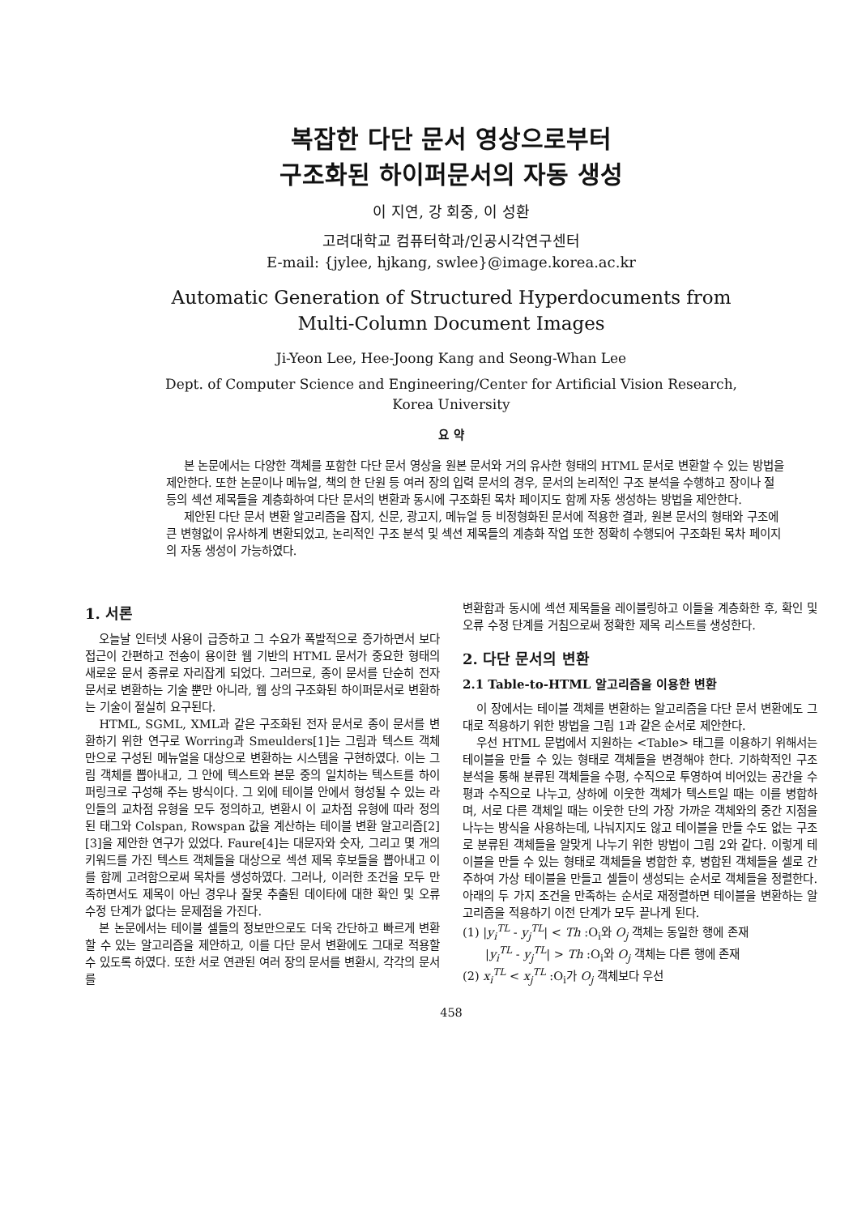복잡한 다단 문서 영상으로부터
구조화된 하이퍼문서의 자동 생성
이 지연, 강 회중, 이 성환
고려대학교 컴퓨터학과/인공시각연구센터
E-mail: {jylee, hjkang, swlee}@image.korea.ac.kr
Automatic Generation of Structured Hyperdocuments from
Multi-Column Document Images
Ji-Yeon Lee, Hee-Joong Kang and Seong-Whan Lee
Dept. of Computer Science and Engineering/Center for Artificial Vision Research,
Korea University
요 약
본 논문에서는 다양한 객체를 포함한 다단 문서 영상을 원본 문서와 거의 유사한 형태의 HTML 문서로 변환할 수 있는 방법을 제안한다. 또한 논문이나 메뉴얼, 책의 한 단원 등 여러 장의 입력 문서의 경우, 문서의 논리적인 구조 분석을 수행하고 장이나 절 등의 섹션 제목들을 계층화하여 다단 문서의 변환과 동시에 구조화된 목차 페이지도 함께 자동 생성하는 방법을 제안한다.
제안된 다단 문서 변환 알고리즘을 잡지, 신문, 광고지, 메뉴얼 등 비정형화된 문서에 적용한 결과, 원본 문서의 형태와 구조에 큰 변형없이 유사하게 변환되었고, 논리적인 구조 분석 및 섹션 제목들의 계층화 작업 또한 정확히 수행되어 구조화된 목차 페이지의 자동 생성이 가능하였다.
1. 서론
오늘날 인터넷 사용이 급증하고 그 수요가 폭발적으로 증가하면서 보다 접근이 간편하고 전송이 용이한 웹 기반의 HTML 문서가 중요한 형태의 새로운 문서 종류로 자리잡게 되었다. 그러므로, 종이 문서를 단순히 전자 문서로 변환하는 기술 뿐만 아니라, 웹 상의 구조화된 하이퍼문서로 변환하는 기술이 절실히 요구된다.
HTML, SGML, XML과 같은 구조화된 전자 문서로 종이 문서를 변환하기 위한 연구로 Worring과 Smeulders[1]는 그림과 텍스트 객체만으로 구성된 메뉴얼을 대상으로 변환하는 시스템을 구현하였다. 이는 그림 객체를 뽑아내고, 그 안에 텍스트와 본문 중의 일치하는 텍스트를 하이퍼링크로 구성해 주는 방식이다. 그 외에 테이블 안에서 형성될 수 있는 라인들의 교차점 유형을 모두 정의하고, 변환시 이 교차점 유형에 따라 정의된 태그와 Colspan, Rowspan 값을 계산하는 테이블 변환 알고리즘[2][3]을 제안한 연구가 있었다. Faure[4]는 대문자와 숫자, 그리고 몇 개의 키워드를 가진 텍스트 객체들을 대상으로 섹션 제목 후보들을 뽑아내고 이를 함께 고려함으로써 목차를 생성하였다. 그러나, 이러한 조건을 모두 만족하면서도 제목이 아닌 경우나 잘못 추출된 데이타에 대한 확인 및 오류 수정 단계가 없다는 문제점을 가진다.
본 논문에서는 테이블 셀들의 정보만으로도 더욱 간단하고 빠르게 변환할 수 있는 알고리즘을 제안하고, 이를 다단 문서 변환에도 그대로 적용할 수 있도록 하였다. 또한 서로 연관된 여러 장의 문서를 변환시, 각각의 문서를
변환함과 동시에 섹션 제목들을 레이블링하고 이들을 계층화한 후, 확인 및 오류 수정 단계를 거침으로써 정확한 제목 리스트를 생성한다.
2. 다단 문서의 변환
2.1 Table-to-HTML 알고리즘을 이용한 변환
이 장에서는 테이블 객체를 변환하는 알고리즘을 다단 문서 변환에도 그대로 적용하기 위한 방법을 그림 1과 같은 순서로 제안한다.
우선 HTML 문법에서 지원하는 <Table> 태그를 이용하기 위해서는 테이블을 만들 수 있는 형태로 객체들을 변경해야 한다. 기하학적인 구조 분석을 통해 분류된 객체들을 수평, 수직으로 투영하여 비어있는 공간을 수평과 수직으로 나누고, 상하에 이웃한 객체가 텍스트일 때는 이를 병합하며, 서로 다른 객체일 때는 이웃한 단의 가장 가까운 객체와의 중간 지점을 나누는 방식을 사용하는데, 나눠지지도 않고 테이블을 만들 수도 없는 구조로 분류된 객체들을 알맞게 나누기 위한 방법이 그림 2와 같다. 이렇게 테이블을 만들 수 있는 형태로 객체들을 병합한 후, 병합된 객체들을 셀로 간주하여 가상 테이블을 만들고 셀들이 생성되는 순서로 객체들을 정렬한다. 아래의 두 가지 조건을 만족하는 순서로 재정렬하면 테이블을 변환하는 알고리즘을 적용하기 이전 단계가 모두 끝나게 된다.
(1) |y<sub>i</sub><sup>TL</sup> - y<sub>j</sub><sup>TL</sup>| < Th :O<sub>i</sub>와 O<sub>j</sub> 객체는 동일한 행에 존재
|y<sub>i</sub><sup>TL</sup> - y<sub>j</sub><sup>TL</sup>| > Th :O<sub>i</sub>와 O<sub>j</sub> 객체는 다른 행에 존재
(2) x<sub>i</sub><sup>TL</sup> < x<sub>j</sub><sup>TL</sup> :O<sub>i</sub>가 O<sub>j</sub> 객체보다 우선
458